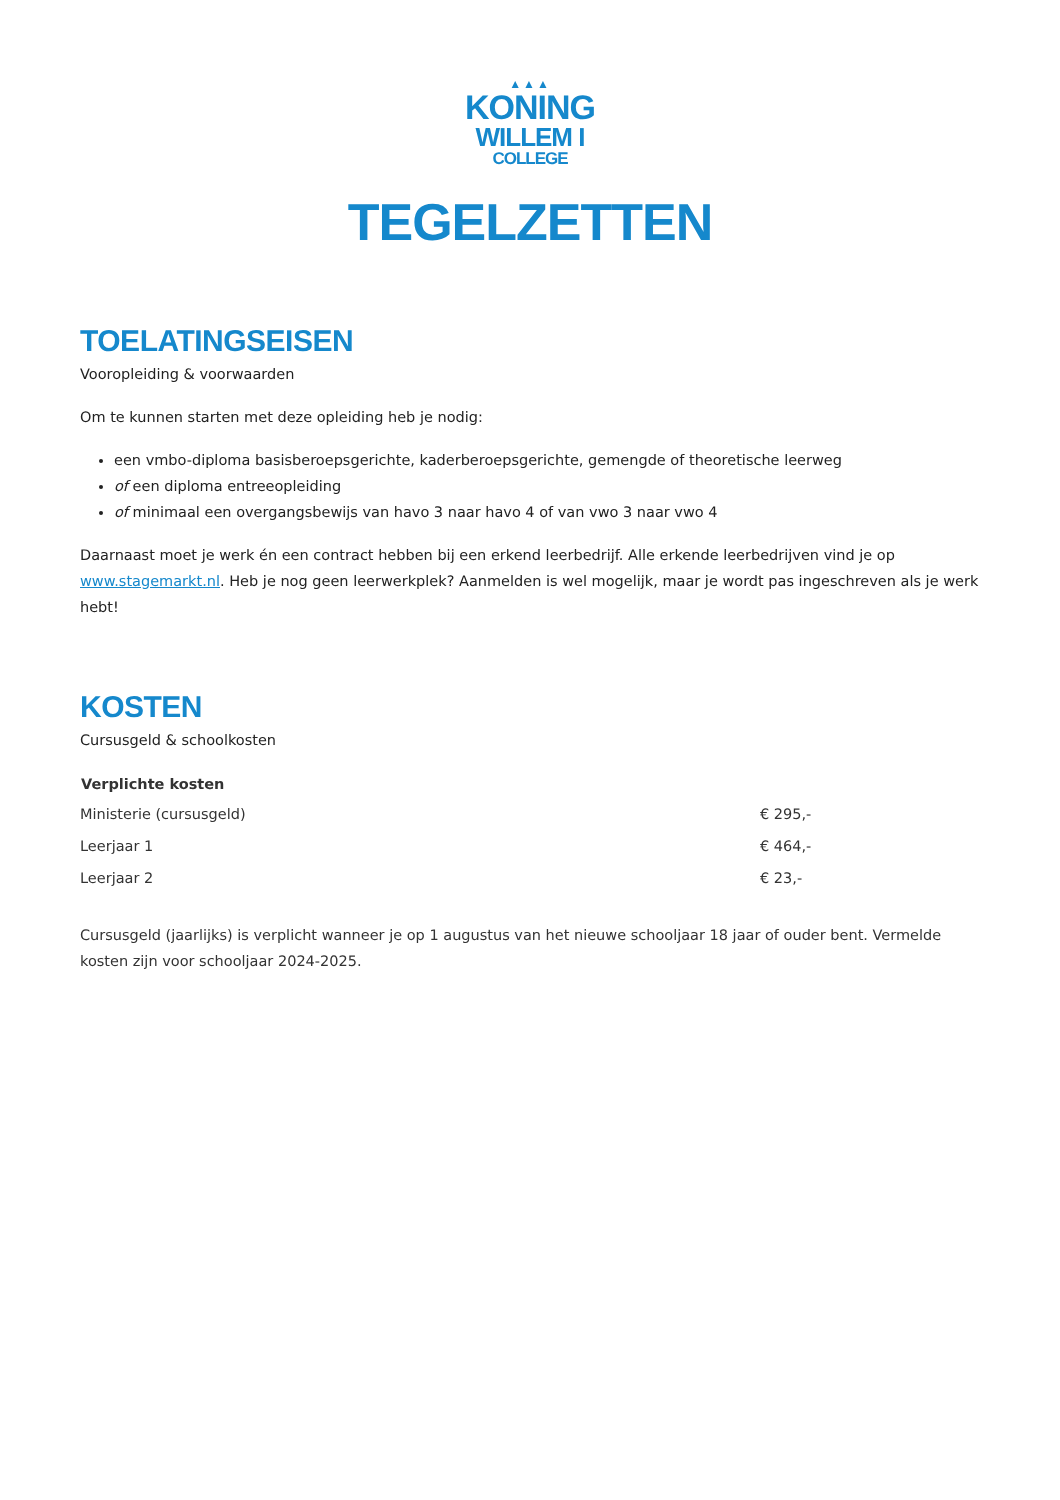▲▲▲
KONING
WILLEM I
COLLEGE
TEGELZETTEN
TOELATINGSEISEN
Vooropleiding & voorwaarden
Om te kunnen starten met deze opleiding heb je nodig:
een vmbo-diploma basisberoepsgerichte, kaderberoepsgerichte, gemengde of theoretische leerweg
of een diploma entreeopleiding
of minimaal een overgangsbewijs van havo 3 naar havo 4 of van vwo 3 naar vwo 4
Daarnaast moet je werk én een contract hebben bij een erkend leerbedrijf. Alle erkende leerbedrijven vind je op www.stagemarkt.nl. Heb je nog geen leerwerkplek? Aanmelden is wel mogelijk, maar je wordt pas ingeschreven als je werk hebt!
KOSTEN
Cursusgeld & schoolkosten
| Verplichte kosten | |
| --- | --- |
| Ministerie (cursusgeld) | € 295,- |
| Leerjaar 1 | € 464,- |
| Leerjaar 2 | € 23,- |
Cursusgeld (jaarlijks) is verplicht wanneer je op 1 augustus van het nieuwe schooljaar 18 jaar of ouder bent. Vermelde kosten zijn voor schooljaar 2024-2025.